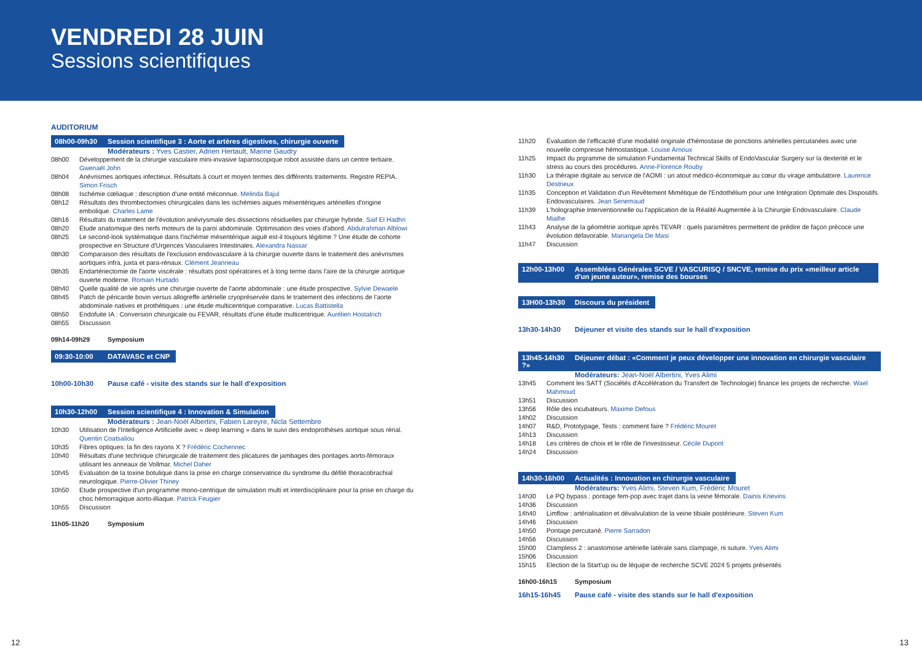VENDREDI 28 JUIN
Sessions scientifiques
AUDITORIUM
08h00-09h30 Session scientifique 3 : Aorte et artères digestives, chirurgie ouverte
Modérateurs : Yves Castier, Adrien Hertault, Marine Gaudry
08h00 Développement de la chirurgie vasculaire mini-invasive laparoscopique robot assistée dans un centre tertiaire. Gwenaël John
08h04 Anévrismes aortiques infectieux. Résultats à court et moyen termes des différents traitements. Registre REPIA. Simon Frisch
08h08 Ischémie cœliaque : description d'une entité méconnue. Melinda Bajul
08h12 Résultats des thrombectomies chirurgicales dans les ischémies aigues mésentériques artérielles d'origine embolique. Charles Lame
08h16 Résultats du traitement de l'évolution anévrysmale des dissections résiduelles par chirurgie hybride. Saif El Hadhri
08h20 Étude anatomique des nerfs moteurs de la paroi abdominale. Optimisation des voies d'abord. Abdulrahman Alblowi
08h25 Le second-look systématique dans l'ischémie mésentérique aiguë est-il toujours légitime ? Une étude de cohorte prospective en Structure d'Urgences Vasculaires Intestinales. Alexandra Nassar
08h30 Comparaison des résultats de l'exclusion endovasculaire à la chirurgie ouverte dans le traitement des anévrismes aortiques infra, juxta et para-rénaux. Clément Jeanneau
08h35 Endartériectomie de l'aorte viscérale : résultats post opératoires et à long terme dans l'aire de la chirurgie aortique ouverte moderne. Romain Hurtado
08h40 Quelle qualité de vie après une chirurgie ouverte de l'aorte abdominale : une étude prospective. Sylvie Dewaele
08h45 Patch de péricarde bovin versus allogreffe artérielle cryopréservée dans le traitement des infections de l'aorte abdominale natives et prothétiques : une étude multicentrique comparative. Lucas Battistella
08h50 Endofuite IA : Conversion chirurgicale ou FEVAR, résultats d'une étude multicentrique. Aurélien Hostalrich
08h55 Discussion
09h14-09h29 Symposium
09:30-10:00 DATAVASC et CNP
10h00-10h30 Pause café - visite des stands sur le hall d'exposition
10h30-12h00 Session scientifique 4 : Innovation & Simulation
Modérateurs : Jean-Noël Albertini, Fabien Lareyre, Nicla Settembre
10h30 Utilisation de l'Intelligence Artificielle avec « deep learning » dans le suivi des endoprothèses aortique sous rénal. Quentin Coatsaliou
10h35 Fibres optiques: la fin des rayons X ? Frédéric Cochennec
10h40 Résultats d'une technique chirurgicale de traitement des plicatures de jambages des pontages aorto-fémoraux utilisant les anneaux de Vollmar. Michel Daher
10h45 Evaluation de la toxine botulique dans la prise en charge conservatrice du syndrome du défilé thoracobrachial neurologique. Pierre-Olivier Thiney
10h50 Etude prospective d'un programme mono-centrique de simulation multi et interdisciplinaire pour la prise en charge du choc hémorragique aorto-illiaque. Patrick Feugier
10h55 Discussion
11h05-11h20 Symposium
11h20 Évaluation de l'efficacité d'une modalité originale d'hémostase de ponctions artérielles percutanées avec une nouvelle compresse hémostastique. Louise Arnoux
11h25 Impact du prgramme de simulation Fundamental Technical Skills of EndoVascular Surgery sur la dexterité et le stress au cours des procédures. Anne-Florence Rouby
11h30 La thérapie digitale au service de l'AOMI : un atout médico-économique au cœur du virage ambulatoire. Laurence Destrieux
11h35 Conception et Validation d'un Revêtement Mimétique de l'Endothélium pour une Intégration Optimale des Dispositifs Endovasculaires. Jean Senemaud
11h39 L'holographie Interventionnelle ou l'application de la Réalité Augmentée à la Chirurgie Endovasculaire. Claude Mialhe
11h43 Analyse de la géométrie aortique après TEVAR : quels paramètres permettent de prédire de façon précoce une évolution défavorable. Mariangela De Masi
11h47 Discussion
12h00-13h00 Assemblées Générales SCVE / VASCURISQ / SNCVE, remise du prix «meilleur article d'un jeune auteur», remise des bourses
13H00-13h30 Discours du président
13h30-14h30 Déjeuner et visite des stands sur le hall d'exposition
13h45-14h30 Déjeuner débat : «Comment je peux développer une innovation en chirurgie vasculaire ?»
Modérateurs: Jean-Noël Albertini, Yves Alimi
13h45 Comment les SATT (Sociétés d'Accélération du Transfert de Technologie) finance les projets de recherche. Wael Mahmoud
13h51 Discussion
13h56 Rôle des incubateurs. Maxime Defous
14h02 Discussion
14h07 R&D, Prototypage, Tests : comment faire ? Frédéric Mouret
14h13 Discussion
14h18 Les critères de choix et le rôle de l'investisseur. Cécile Dupont
14h24 Discussion
14h30-16h00 Actualités : Innovation en chirurgie vasculaire
Modérateurs: Yves Alimi, Steven Kum, Frédéric Mouret
14h30 Le PQ bypass : pontage fem-pop avec trajet dans la veine fémorale. Dainis Krievins
14h36 Discussion
14h40 Limflow : artérialisation et dévalvulation de la veine tibiale postérieure. Steven Kum
14h46 Discussion
14h50 Pontage percutané. Pierre Sarradon
14h56 Discussion
15h00 Clampless 2 : anastomose artérielle latérale sans clampage, ni suture. Yves Alimi
15h06 Discussion
15h15 Election de la Start'up ou de léquipe de recherche SCVE 2024 5 projets présentés
16h00-16h15 Symposium
16h15-16h45 Pause café - visite des stands sur le hall d'exposition
12 13